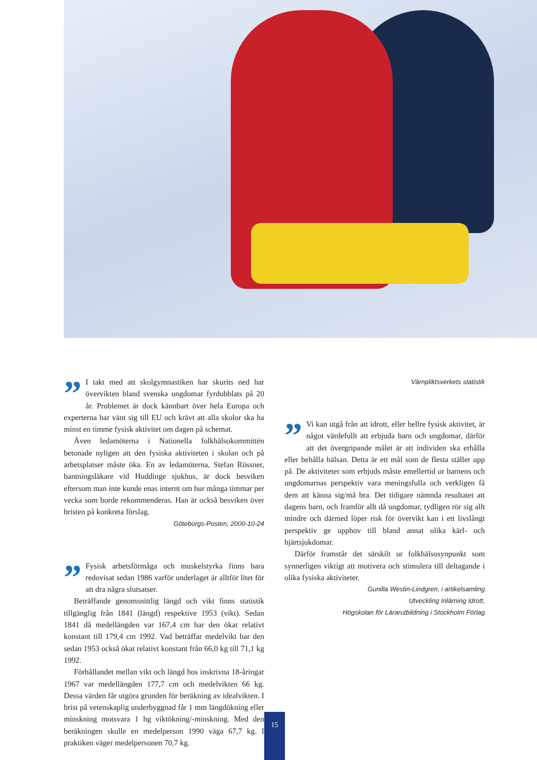” I takt med att skolgymnastiken har skurits ned har övervikten bland svenska ungdomar fyrdubblats på 20 år. Problemet är dock kännbart över hela Europa och experterna har vänt sig till EU och krävt att alla skolor ska ha minst en timme fysisk aktivitet om dagen på schemat.
Även ledamöterna i Nationella folkhälsokommittén betonade nyligen att den fysiska aktiviteten i skolan och på arbetsplatser måste öka. En av ledamöterna, Stefan Rössner, bantningsläkare vid Huddinge sjukhus, är dock besviken eftersom man inte kunde enas internt om hur många timmar per vecka som borde rekommenderas. Han är också besviken över bristen på konkreta förslag.
Göteborgs-Posten, 2000-10-24
” Fysisk arbetsförmåga och muskelstyrka finns bara redovisat sedan 1986 varför underlaget är alltför litet för att dra några slutsatser.
Beträffande genomsnittlig längd och vikt finns statistik tillgänglig från 1841 (längd) respektive 1953 (vikt). Sedan 1841 då medellängden var 167,4 cm har den ökat relativt konstant till 179,4 cm 1992. Vad beträffar medelvikt har den sedan 1953 också ökat relativt konstant från 66,0 kg till 71,1 kg 1992.
Förhållandet mellan vikt och längd hos inskrivna 18-åringar 1967 var medellängden 177,7 cm och medelvikten 66 kg. Dessa värden får utgöra grunden för beräkning av idealvikten. I brist på vetenskaplig underbyggnad får 1 mm längdökning eller minskning motsvara 1 hg viktökning/-minskning. Med den beräkningen skulle en medelperson 1990 väga 67,7 kg. I praktiken väger medelpersonen 70,7 kg.
Värnpliktsverkets statistik
” Vi kan utgå från att idrott, eller hellre fysisk aktivitet, är något värdefullt att erbjuda barn och ungdomar, därför att det övergripande målet är att individen ska erhålla eller behålla hälsan. Detta är ett mål som de flesta ställer upp på. De aktiviteter som erbjuds måste emellertid ur barnens och ungdomarnas perspektiv vara meningsfulla och verkligen få dem att känna sig/må bra. Det tidigare nämnda resultatet att dagens barn, och framför allt då ungdomar, tydligen rör sig allt mindre och därmed löper risk för övervikt kan i ett livslångt perspektiv ge upphov till bland annat olika kärl- och hjärtsjukdomar.
Därför framstår det särskilt ur folkhälsosynpunkt som synnerligen viktigt att motivera och stimulera till deltagande i olika fysiska aktiviteter.
Gunilla Westin-Lindgren, i artikelsamling
Utveckling Inlärning Idrott,
Högskolan för Lärarutbildning i Stockholm Förlag
15